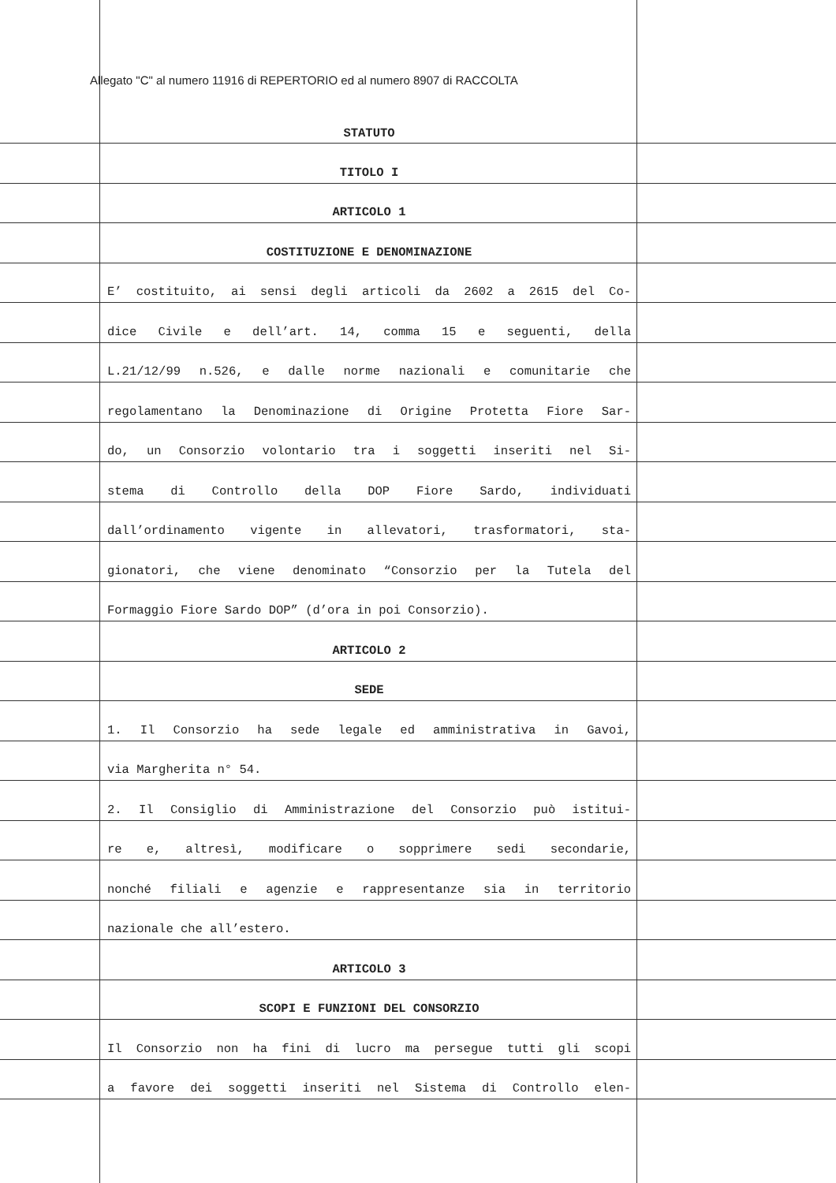Allegato "C" al numero 11916 di REPERTORIO ed al numero 8907 di RACCOLTA
STATUTO
TITOLO I
ARTICOLO 1
COSTITUZIONE E DENOMINAZIONE
E’ costituito, ai sensi degli articoli da 2602 a 2615 del Co-
dice Civile e dell’art. 14, comma 15 e seguenti, della
L.21/12/99 n.526, e dalle norme nazionali e comunitarie che
regolamentano la Denominazione di Origine Protetta Fiore Sar-
do, un Consorzio volontario tra i soggetti inseriti nel Si-
stema di Controllo della DOP Fiore Sardo, individuati
dall’ordinamento vigente in allevatori, trasformatori, sta-
gionatori, che viene denominato “Consorzio per la Tutela del
Formaggio Fiore Sardo DOP” (d’ora in poi Consorzio).
ARTICOLO 2
SEDE
1. Il Consorzio ha sede legale ed amministrativa in Gavoi,
via Margherita n° 54.
2. Il Consiglio di Amministrazione del Consorzio può istitui-
re e, altresì, modificare o sopprimere sedi secondarie,
nonché filiali e agenzie e rappresentanze sia in territorio
nazionale che all’estero.
ARTICOLO 3
SCOPI E FUNZIONI DEL CONSORZIO
Il Consorzio non ha fini di lucro ma persegue tutti gli scopi
a favore dei soggetti inseriti nel Sistema di Controllo elen-